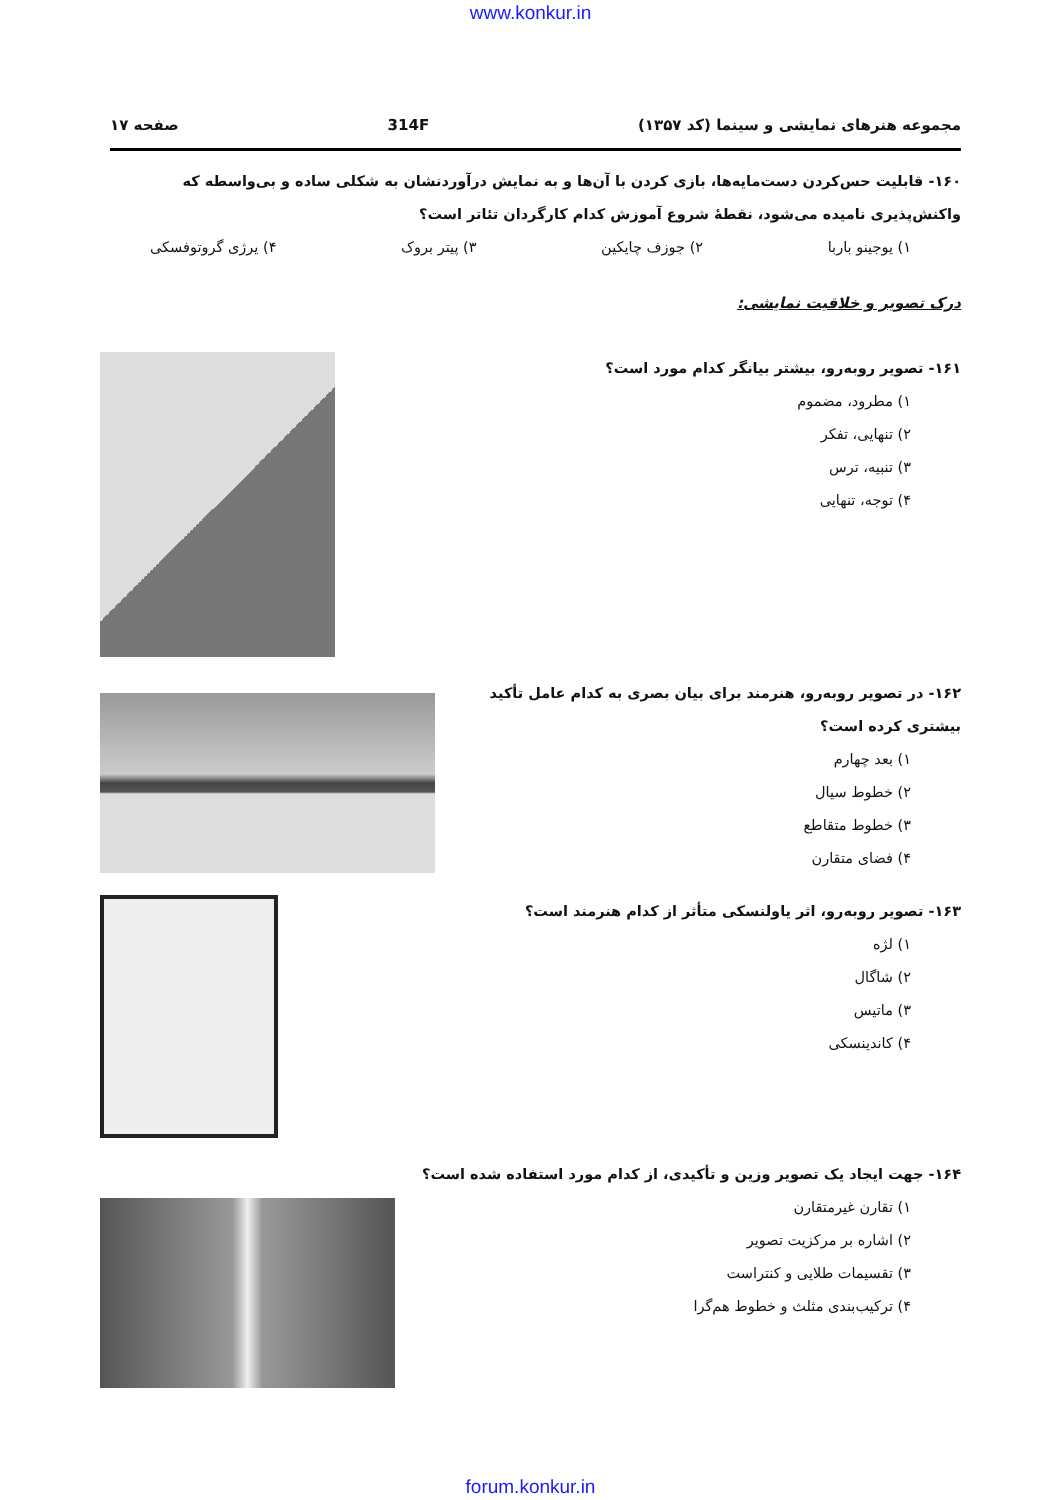www.konkur.in
مجموعه هنرهای نمایشی و سینما (کد ۱۳۵۷) 314F صفحه ۱۷
۱۶۰- قابلیت حس‌کردن دست‌مایه‌ها، بازی کردن با آن‌ها و به نمایش درآوردنشان به شکلی ساده و بی‌واسطه که واکنش‌پذیری نامیده می‌شود، نقطهٔ شروع آموزش کدام کارگردان تئاتر است؟
۱) یوجینو باربا ۲) جوزف چایکین ۳) پیتر بروک ۴) یرژی گروتوفسکی
درک تصویر و خلاقیت نمایشی:
۱۶۱- تصویر روبه‌رو، بیشتر بیانگر کدام مورد است؟
۱) مطرود، مضموم
۲) تنهایی، تفکر
۳) تنبیه، ترس
۴) توجه، تنهایی
۱۶۲- در تصویر روبه‌رو، هنرمند برای بیان بصری به کدام عامل تأکید بیشتری کرده است؟
۱) بعد چهارم
۲) خطوط سیال
۳) خطوط متقاطع
۴) فضای متقارن
۱۶۳- تصویر روبه‌رو، اثر یاولنسکی متأثر از کدام هنرمند است؟
۱) لژه
۲) شاگال
۳) ماتیس
۴) کاندینسکی
۱۶۴- جهت ایجاد یک تصویر وزین و تأکیدی، از کدام مورد استفاده شده است؟
۱) تقارن غیرمتقارن
۲) اشاره بر مرکزیت تصویر
۳) تقسیمات طلایی و کنتراست
۴) ترکیب‌بندی مثلث و خطوط هم‌گرا
forum.konkur.in